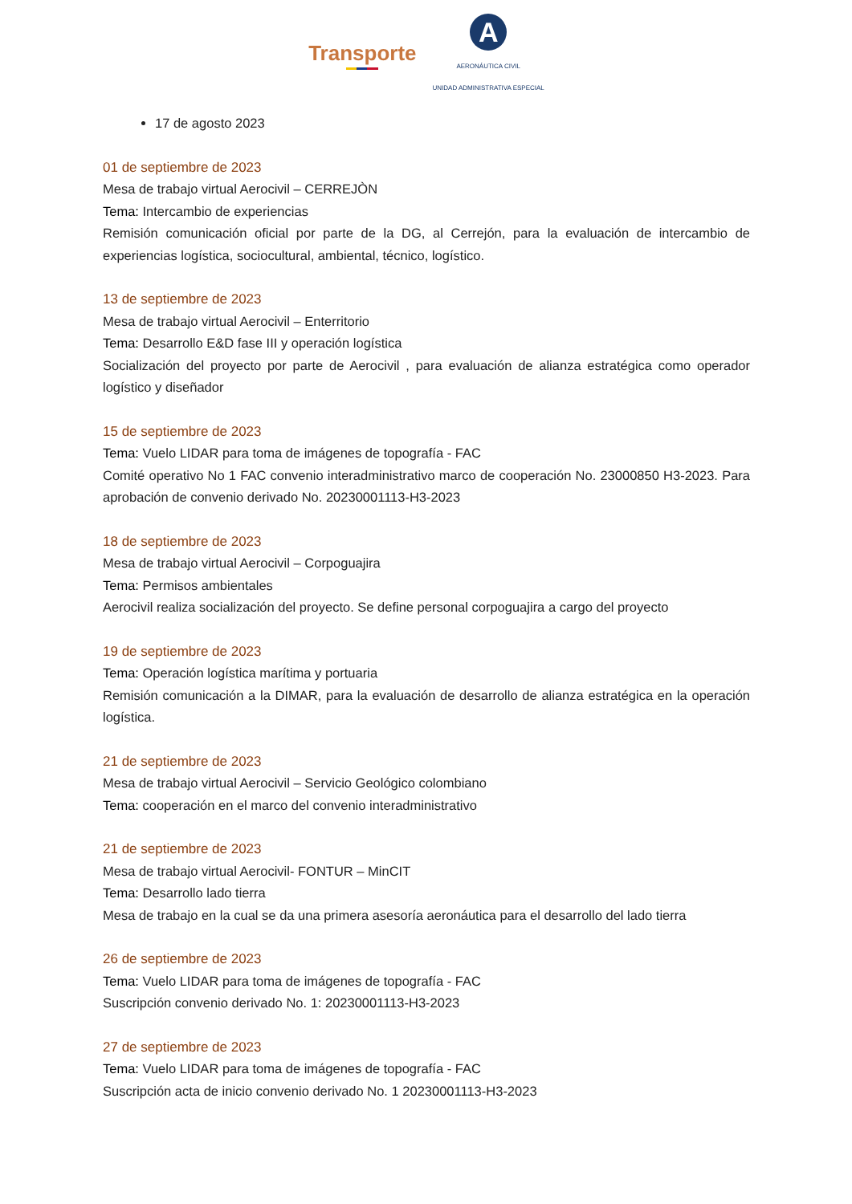Transporte
A
AERONÁUTICA CIVIL
UNIDAD ADMINISTRATIVA ESPECIAL
17 de agosto 2023
01 de septiembre de 2023
Mesa de trabajo virtual Aerocivil – CERREJÒN
Tema: Intercambio de experiencias
Remisión comunicación oficial por parte de la DG, al Cerrejón, para la evaluación de intercambio de experiencias logística, sociocultural, ambiental, técnico, logístico.
13 de septiembre de 2023
Mesa de trabajo virtual Aerocivil – Enterritorio
Tema: Desarrollo E&D fase III y operación logística
Socialización del proyecto por parte de Aerocivil , para evaluación de alianza estratégica como operador logístico y diseñador
15 de septiembre de 2023
Tema: Vuelo LIDAR para toma de imágenes de topografía - FAC
Comité operativo No 1 FAC convenio interadministrativo marco de cooperación No. 23000850 H3-2023. Para aprobación de convenio derivado No. 20230001113-H3-2023
18 de septiembre de 2023
Mesa de trabajo virtual Aerocivil – Corpoguajira
Tema: Permisos ambientales
Aerocivil realiza socialización del proyecto. Se define personal corpoguajira a cargo del proyecto
19 de septiembre de 2023
Tema: Operación logística marítima y portuaria
Remisión comunicación a la DIMAR, para la evaluación de desarrollo de alianza estratégica en la operación logística.
21 de septiembre de 2023
Mesa de trabajo virtual Aerocivil – Servicio Geológico colombiano
Tema: cooperación en el marco del convenio interadministrativo
21 de septiembre de 2023
Mesa de trabajo virtual Aerocivil- FONTUR – MinCIT
Tema: Desarrollo lado tierra
Mesa de trabajo en la cual se da una primera asesoría aeronáutica para el desarrollo del lado tierra
26 de septiembre de 2023
Tema: Vuelo LIDAR para toma de imágenes de topografía - FAC
Suscripción convenio derivado No. 1: 20230001113-H3-2023
27 de septiembre de 2023
Tema: Vuelo LIDAR para toma de imágenes de topografía - FAC
Suscripción acta de inicio convenio derivado No. 1 20230001113-H3-2023